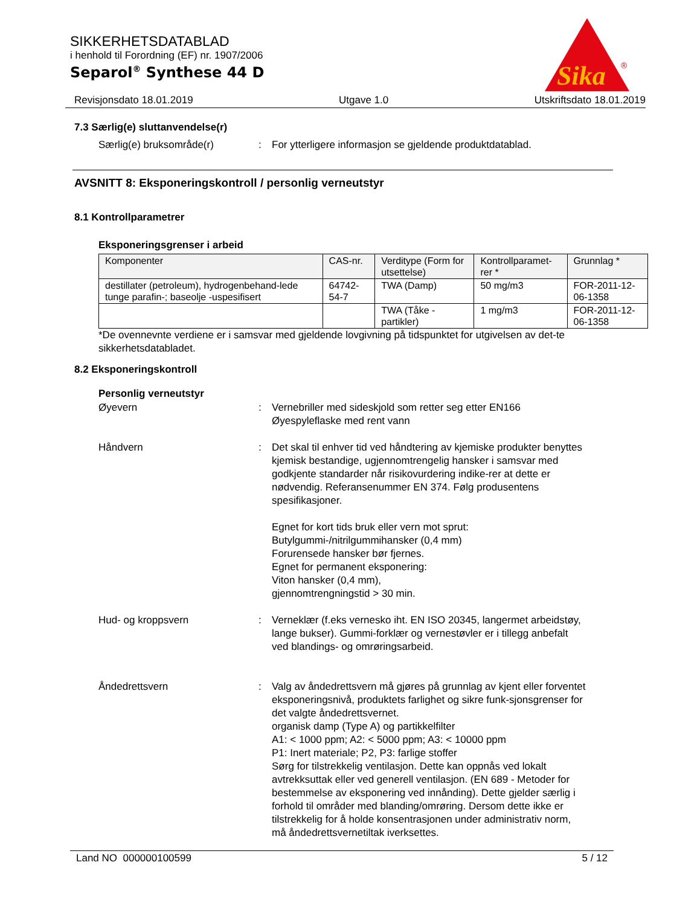Sika
®
SIKKERHETSDATABLAD
i henhold til Forordning (EF) nr. 1907/2006
Separol<sup>®</sup> Synthese 44 D
Revisjonsdato 18.01.2019 Utgave 1.0 Utskriftsdato 18.01.2019
7.3 Særlig(e) sluttanvendelse(r)
Særlig(e) bruksområde(r) : For ytterligere informasjon se gjeldende produktdatablad.
AVSNITT 8: Eksponeringskontroll / personlig verneutstyr
8.1 Kontrollparametrer
Eksponeringsgrenser i arbeid
| Komponenter | CAS-nr. | Verditype (Form for utsettelse) | Kontrollparamet-rer * | Grunnlag * |
| --- | --- | --- | --- | --- |
| destillater (petroleum), hydrogenbehand-lede tunge parafin-; baseolje -uspesifisert | 64742-54-7 | TWA (Damp) | 50 mg/m3 | FOR-2011-12-06-1358 |
| | | TWA (Tåke - partikler) | 1 mg/m3 | FOR-2011-12-06-1358 |
*De ovennevnte verdiene er i samsvar med gjeldende lovgivning på tidspunktet for utgivelsen av det-te sikkerhetsdatabladet.
8.2 Eksponeringskontroll
Personlig verneutstyr
Øyevern : Vernebriller med sideskjold som retter seg etter EN166
Øyespyleflaske med rent vann
Håndvern : Det skal til enhver tid ved håndtering av kjemiske produkter benyttes kjemisk bestandige, ugjennomtrengelig hansker i samsvar med godkjente standarder når risikovurdering indike-rer at dette er nødvendig. Referansenummer EN 374. Følg produsentens spesifikasjoner.
Egnet for kort tids bruk eller vern mot sprut:
Butylgummi-/nitrilgummihansker (0,4 mm)
Forurensede hansker bør fjernes.
Egnet for permanent eksponering:
Viton hansker (0,4 mm),
gjennomtrengningstid > 30 min.
Hud- og kroppsvern : Verneklær (f.eks vernesko iht. EN ISO 20345, langermet arbeidstøy, lange bukser). Gummi-forklær og vernestøvler er i tillegg anbefalt ved blandings- og omrøringsarbeid.
Åndedrettsvern : Valg av åndedrettsvern må gjøres på grunnlag av kjent eller forventet eksponeringsnivå, produktets farlighet og sikre funk-sjonsgrenser for det valgte åndedrettsvernet.
organisk damp (Type A) og partikkelfilter
A1: < 1000 ppm; A2: < 5000 ppm; A3: < 10000 ppm
P1: Inert materiale; P2, P3: farlige stoffer
Sørg for tilstrekkelig ventilasjon. Dette kan oppnås ved lokalt avtrekksuttak eller ved generell ventilasjon. (EN 689 - Metoder for bestemmelse av eksponering ved innånding). Dette gjelder særlig i forhold til områder med blanding/omrøring. Dersom dette ikke er tilstrekkelig for å holde konsentrasjonen under administrativ norm, må åndedrettsvernetiltak iverksettes.
Land NO 000000100599 5 / 12